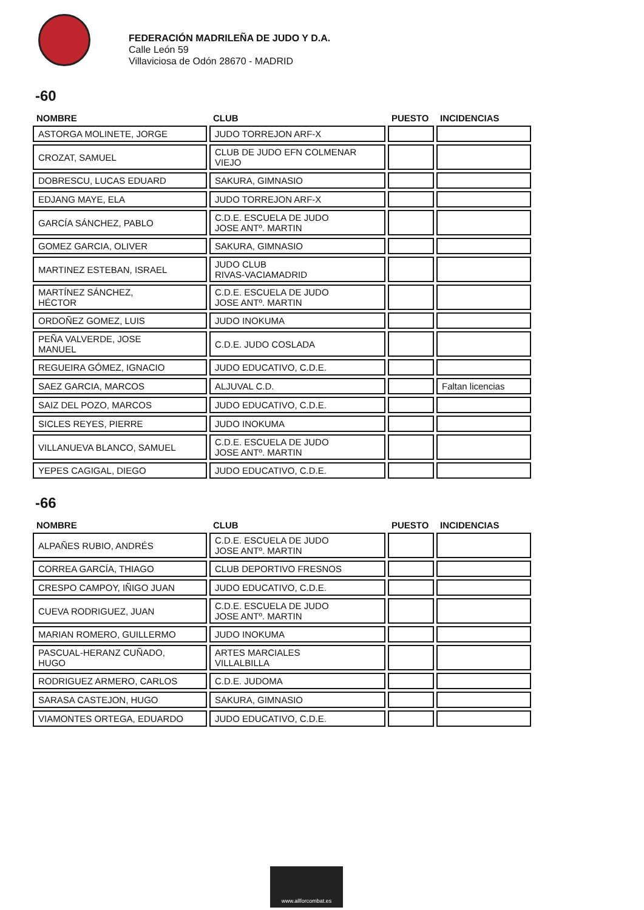FEDERACIÓN MADRILEÑA DE JUDO Y D.A.
Calle León 59
Villaviciosa de Odón 28670 - MADRID
-60
| NOMBRE | CLUB | PUESTO | INCIDENCIAS |
| --- | --- | --- | --- |
| ASTORGA MOLINETE, JORGE | JUDO TORREJON ARF-X | | |
| CROZAT, SAMUEL | CLUB DE JUDO EFN COLMENAR VIEJO | | |
| DOBRESCU, LUCAS EDUARD | SAKURA, GIMNASIO | | |
| EDJANG MAYE, ELA | JUDO TORREJON ARF-X | | |
| GARCÍA SÁNCHEZ, PABLO | C.D.E. ESCUELA DE JUDO JOSE ANTº. MARTIN | | |
| GOMEZ GARCIA, OLIVER | SAKURA, GIMNASIO | | |
| MARTINEZ ESTEBAN, ISRAEL | JUDO CLUB RIVAS-VACIAMADRID | | |
| MARTÍNEZ SÁNCHEZ, HÉCTOR | C.D.E. ESCUELA DE JUDO JOSE ANTº. MARTIN | | |
| ORDOÑEZ GOMEZ, LUIS | JUDO INOKUMA | | |
| PEÑA VALVERDE, JOSE MANUEL | C.D.E. JUDO COSLADA | | |
| REGUEIRA GÓMEZ, IGNACIO | JUDO EDUCATIVO, C.D.E. | | |
| SAEZ GARCIA, MARCOS | ALJUVAL C.D. | | Faltan licencias |
| SAIZ DEL POZO, MARCOS | JUDO EDUCATIVO, C.D.E. | | |
| SICLES REYES, PIERRE | JUDO INOKUMA | | |
| VILLANUEVA BLANCO, SAMUEL | C.D.E. ESCUELA DE JUDO JOSE ANTº. MARTIN | | |
| YEPES CAGIGAL, DIEGO | JUDO EDUCATIVO, C.D.E. | | |
-66
| NOMBRE | CLUB | PUESTO | INCIDENCIAS |
| --- | --- | --- | --- |
| ALPAÑES RUBIO, ANDRÉS | C.D.E. ESCUELA DE JUDO JOSE ANTº. MARTIN | | |
| CORREA GARCÍA, THIAGO | CLUB DEPORTIVO FRESNOS | | |
| CRESPO CAMPOY, IÑIGO JUAN | JUDO EDUCATIVO, C.D.E. | | |
| CUEVA RODRIGUEZ, JUAN | C.D.E. ESCUELA DE JUDO JOSE ANTº. MARTIN | | |
| MARIAN ROMERO, GUILLERMO | JUDO INOKUMA | | |
| PASCUAL-HERANZ CUÑADO, HUGO | ARTES MARCIALES VILLALBILLA | | |
| RODRIGUEZ ARMERO, CARLOS | C.D.E. JUDOMA | | |
| SARASA CASTEJON, HUGO | SAKURA, GIMNASIO | | |
| VIAMONTES ORTEGA, EDUARDO | JUDO EDUCATIVO, C.D.E. | | |
www.allforcombat.es